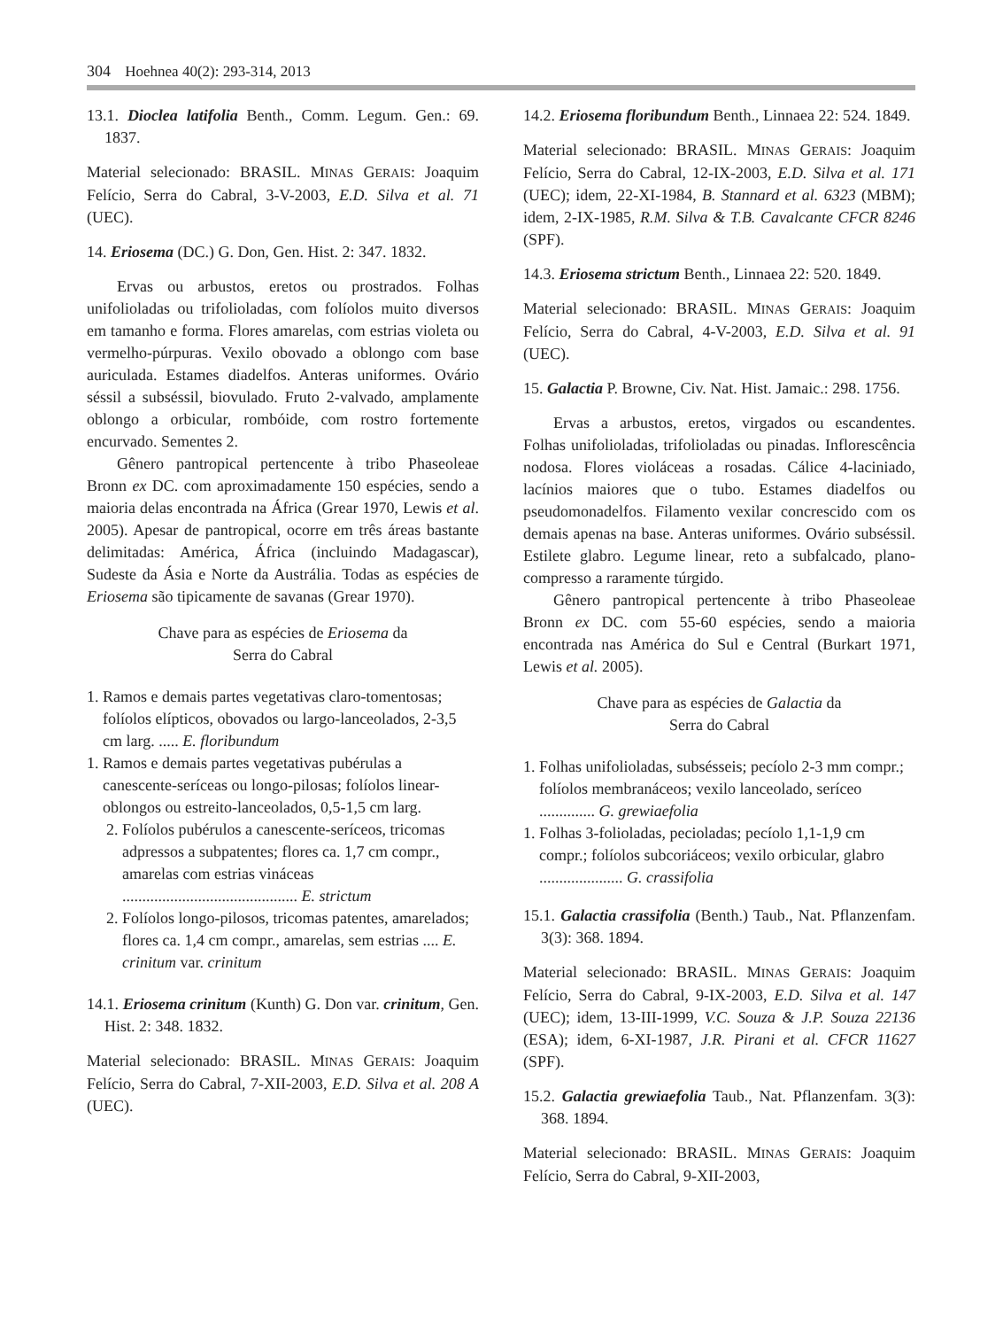304 Hoehnea 40(2): 293-314, 2013
13.1. Dioclea latifolia Benth., Comm. Legum. Gen.: 69. 1837.
Material selecionado: BRASIL. MINAS GERAIS: Joaquim Felício, Serra do Cabral, 3-V-2003, E.D. Silva et al. 71 (UEC).
14. Eriosema (DC.) G. Don, Gen. Hist. 2: 347. 1832.
Ervas ou arbustos, eretos ou prostrados. Folhas unifolioladas ou trifolioladas, com folíolos muito diversos em tamanho e forma. Flores amarelas, com estrias violeta ou vermelho-púrpuras. Vexilo obovado a oblongo com base auriculada. Estames diadelfos. Anteras uniformes. Ovário séssil a subséssil, biovulado. Fruto 2-valvado, amplamente oblongo a orbicular, rombóide, com rostro fortemente encurvado. Sementes 2.
Gênero pantropical pertencente à tribo Phaseoleae Bronn ex DC. com aproximadamente 150 espécies, sendo a maioria delas encontrada na África (Grear 1970, Lewis et al. 2005). Apesar de pantropical, ocorre em três áreas bastante delimitadas: América, África (incluindo Madagascar), Sudeste da Ásia e Norte da Austrália. Todas as espécies de Eriosema são tipicamente de savanas (Grear 1970).
Chave para as espécies de Eriosema da
Serra do Cabral
1. Ramos e demais partes vegetativas claro-tomentosas; folíolos elípticos, obovados ou largo-lanceolados, 2-3,5 cm larg. ..... E. floribundum
1. Ramos e demais partes vegetativas pubérulas a canescente-seríceas ou longo-pilosas; folíolos linear-oblongos ou estreito-lanceolados, 0,5-1,5 cm larg.
2. Folíolos pubérulos a canescente-seríceos, tricomas adpressos a subpatentes; flores ca. 1,7 cm compr., amarelas com estrias vináceas ............................................ E. strictum
2. Folíolos longo-pilosos, tricomas patentes, amarelados; flores ca. 1,4 cm compr., amarelas, sem estrias .... E. crinitum var. crinitum
14.1. Eriosema crinitum (Kunth) G. Don var. crinitum, Gen. Hist. 2: 348. 1832.
Material selecionado: BRASIL. MINAS GERAIS: Joaquim Felício, Serra do Cabral, 7-XII-2003, E.D. Silva et al. 208 A (UEC).
14.2. Eriosema floribundum Benth., Linnaea 22: 524. 1849.
Material selecionado: BRASIL. MINAS GERAIS: Joaquim Felício, Serra do Cabral, 12-IX-2003, E.D. Silva et al. 171 (UEC); idem, 22-XI-1984, B. Stannard et al. 6323 (MBM); idem, 2-IX-1985, R.M. Silva & T.B. Cavalcante CFCR 8246 (SPF).
14.3. Eriosema strictum Benth., Linnaea 22: 520. 1849.
Material selecionado: BRASIL. MINAS GERAIS: Joaquim Felício, Serra do Cabral, 4-V-2003, E.D. Silva et al. 91 (UEC).
15. Galactia P. Browne, Civ. Nat. Hist. Jamaic.: 298. 1756.
Ervas a arbustos, eretos, virgados ou escandentes. Folhas unifolioladas, trifolioladas ou pinadas. Inflorescência nodosa. Flores violáceas a rosadas. Cálice 4-laciniado, lacínios maiores que o tubo. Estames diadelfos ou pseudomonadelfos. Filamento vexilar concrescido com os demais apenas na base. Anteras uniformes. Ovário subséssil. Estilete glabro. Legume linear, reto a subfalcado, plano-compresso a raramente túrgido.
Gênero pantropical pertencente à tribo Phaseoleae Bronn ex DC. com 55-60 espécies, sendo a maioria encontrada nas América do Sul e Central (Burkart 1971, Lewis et al. 2005).
Chave para as espécies de Galactia da
Serra do Cabral
1. Folhas unifolioladas, subsésseis; pecíolo 2-3 mm compr.; folíolos membranáceos; vexilo lanceolado, seríceo .............. G. grewiaefolia
1. Folhas 3-folioladas, pecioladas; pecíolo 1,1-1,9 cm compr.; folíolos subcoriáceos; vexilo orbicular, glabro ..................... G. crassifolia
15.1. Galactia crassifolia (Benth.) Taub., Nat. Pflanzenfam. 3(3): 368. 1894.
Material selecionado: BRASIL. MINAS GERAIS: Joaquim Felício, Serra do Cabral, 9-IX-2003, E.D. Silva et al. 147 (UEC); idem, 13-III-1999, V.C. Souza & J.P. Souza 22136 (ESA); idem, 6-XI-1987, J.R. Pirani et al. CFCR 11627 (SPF).
15.2. Galactia grewiaefolia Taub., Nat. Pflanzenfam. 3(3): 368. 1894.
Material selecionado: BRASIL. MINAS GERAIS: Joaquim Felício, Serra do Cabral, 9-XII-2003,